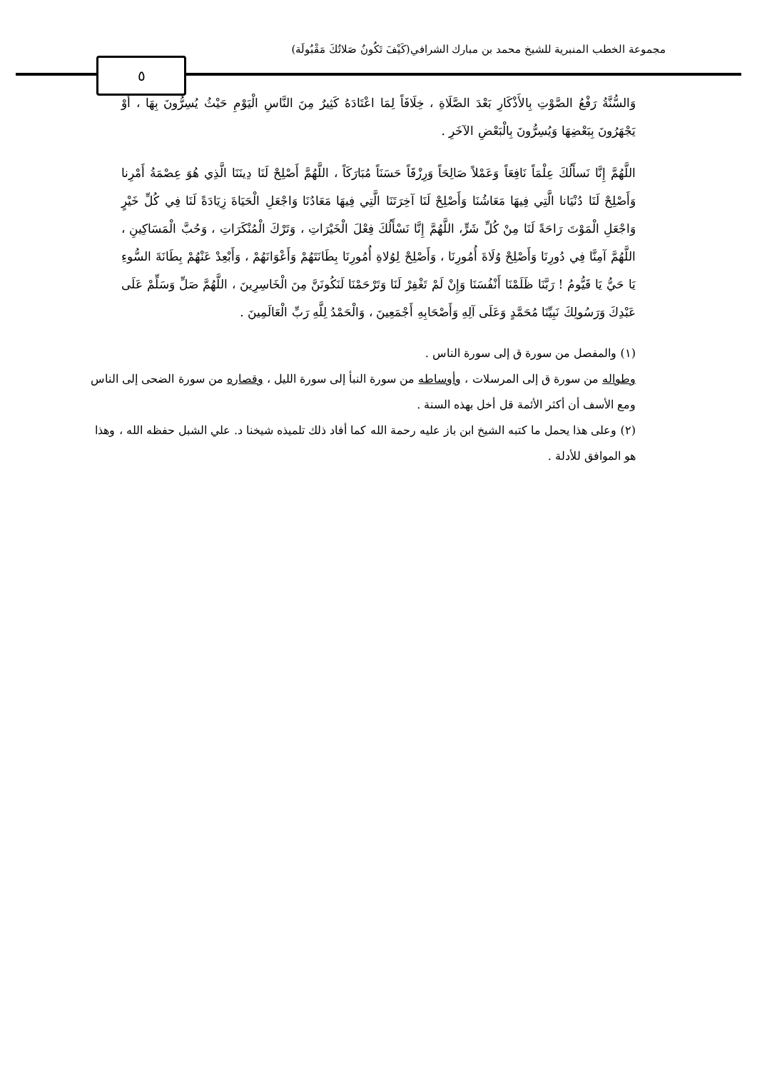مجموعة الخطب المنبرية للشيخ محمد بن مبارك الشرافي(كَيْفَ تَكُونُ صَلاتُكَ مَقْبُولَة)
٥
وَالسُّنَّةُ رَفْعُ الصَّوْتِ بِالأَذْكَارِ بَعْدَ الصَّلَاةِ ، خِلَافَاً لِمَا اعْتَادَهُ كَثِيرٌ مِنَ النَّاسِ الْيَوْمِ حَيْثُ يُسِرُّونَ بِهَا ، أَوْ يَجْهَرُونَ بِبَعْضِهَا وَيُسِرُّونَ بِالْبَعْضِ الآخَرِ .
اللَّهُمَّ إِنَّا نَسأَلُكَ عِلْمَاً نَافِعَاً وَعَمْلاً صَالِحَاً وَرِزْقَاً حَسَنَاً مُبَارَكَاً ، اللَّهُمَّ أَصْلِحْ لَنَا دِينَنَا الَّذِي هُوَ عِصْمَةُ أَمْرِنا وَأَصْلِحْ لَنَا دُنْيَانا الَّتِي فِيهَا مَعَاشُنَا وَأَصْلِحْ لَنَا آخِرَتَنَا الَّتِي فِيهَا مَعَادُنَا وَاجْعَلِ الْحَيَاةَ زِيَادَةً لَنَا فِي كُلِّ خَيْرٍ وَاجْعَلِ الْمَوْتَ رَاحَةً لَنَا مِنْ كُلِّ شَرٍّ، اللَّهُمَّ إِنَّا نَسْأَلُكَ فِعْلَ الْخَيْرَاتِ ، وَتَرْكَ الْمُنْكَرَاتِ ، وَحُبَّ الْمَسَاكِينِ ، اللَّهُمَّ آمِنَّا فِي دُورِنَا وَأَصْلِحْ وُلَاةَ أُمُورِنَا ، وَأَصْلِحْ لِوُلاةِ أُمُورِنَا بِطَانَتَهُمْ وَأَعْوَانَهُمْ ، وَأَبْعِدْ عَنْهُمْ بِطَانَةَ السُّوءِ يَا حَيُّ يَا قَيُّومُ ! رَبَّنَا ظَلَمْنَا أَنْفُسَنَا وَإِنْ لَمْ تَغْفِرْ لَنَا وَتَرْحَمْنَا لَنَكُونَنَّ مِنَ الْخَاسِرِينَ ، اللَّهُمَّ صَلِّ وَسَلِّمْ عَلَى عَبْدِكَ وَرَسُولِكَ نَبِيِّنَا مُحَمَّدٍ وَعَلَى آلِهِ وَأَصْحَابِهِ أَجْمَعِينَ ، وَالْحَمْدُ لِلَّهِ رَبِّ الْعَالَمِينَ .
(١) والمفصل من سورة ق إلى سورة الناس .
وطواله من سورة ق إلى المرسلات ، وأوساطه من سورة النبأ إلى سورة الليل ، وقصاره من سورة الضحى إلى الناس
ومع الأسف أن أكثر الأئمة قل أخل بهذه السنة .
(٢) وعلى هذا يحمل ما كتبه الشيخ ابن باز عليه رحمة الله كما أفاد ذلك تلميذه شيخنا د. علي الشبل حفظه الله ، وهذا هو الموافق للأدلة .